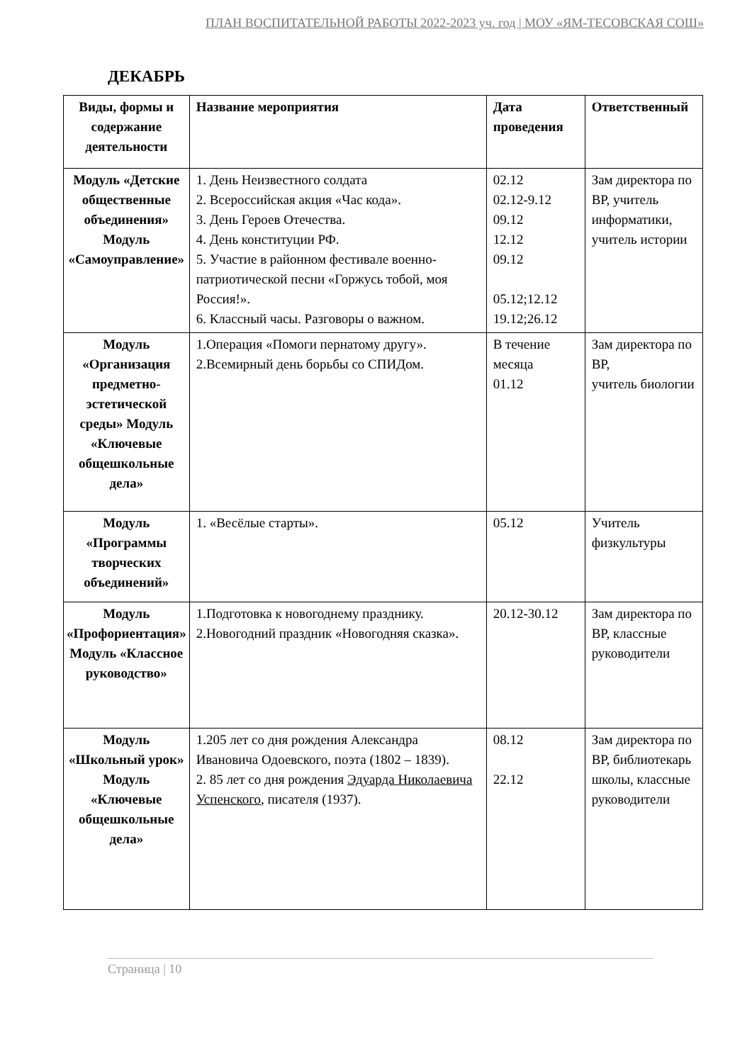ПЛАН ВОСПИТАТЕЛЬНОЙ РАБОТЫ 2022-2023 уч. год | МОУ «ЯМ-ТЕСОВСКАЯ СОШ»
ДЕКАБРЬ
| Виды, формы и содержание деятельности | Название мероприятия | Дата проведения | Ответственный |
| --- | --- | --- | --- |
| Модуль «Детские общественные объединения» Модуль «Самоуправление» | 1. День Неизвестного солдата 2. Всероссийская акция «Час кода». 3. День Героев Отечества. 4. День конституции РФ. 5. Участие в районном фестивале военно-патриотической песни «Горжусь тобой, моя Россия!». 6. Классный часы. Разговоры о важном. | 02.12 02.12-9.12 09.12 12.12 09.12 05.12;12.12 19.12;26.12 | Зам директора по ВР, учитель информатики, учитель истории |
| Модуль «Организация предметно-эстетической среды» Модуль «Ключевые общешкольные дела» | 1.Операция «Помоги пернатому другу». 2.Всемирный день борьбы со СПИДом. | В течение месяца 01.12 | Зам директора по ВР, учитель биологии |
| Модуль «Программы творческих объединений» | 1. «Весёлые старты». | 05.12 | Учитель физкультуры |
| Модуль «Профориентация» Модуль «Классное руководство» | 1.Подготовка к новогоднему празднику. 2.Новогодний праздник «Новогодняя сказка». | 20.12-30.12 | Зам директора по ВР, классные руководители |
| Модуль «Школьный урок» Модуль «Ключевые общешкольные дела» | 1.205 лет со дня рождения Александра Ивановича Одоевского, поэта (1802 – 1839). 2. 85 лет со дня рождения Эдуарда Николаевича Успенского , писателя (1937). | 08.12 22.12 | Зам директора по ВР, библиотекарь школы, классные руководители |
Страница | 10